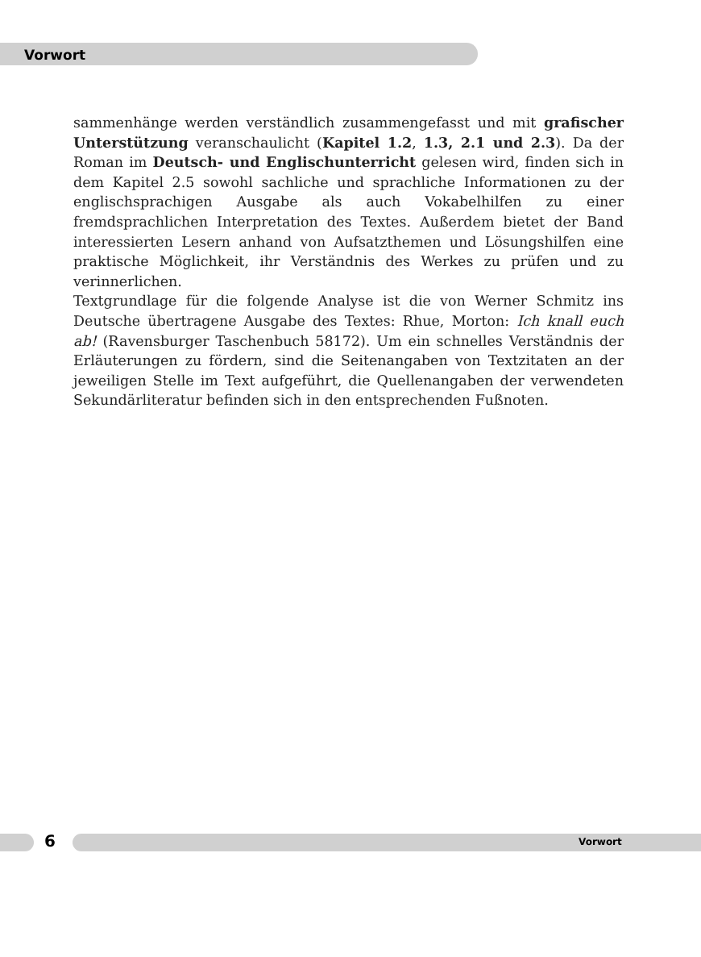Vorwort
sammenhänge werden verständlich zusammengefasst und mit grafischer Unterstützung veranschaulicht (Kapitel 1.2, 1.3, 2.1 und 2.3). Da der Roman im Deutsch- und Englisch­unterricht gelesen wird, finden sich in dem Kapitel 2.5 sowohl sachliche und sprachliche Informationen zu der englischsprachigen Ausgabe als auch Vokabelhilfen zu einer fremdsprachlichen Interpretation des Textes. Außerdem bietet der Band interessierten Lesern anhand von Aufsatzthemen und Lösungshilfen eine praktische Möglichkeit, ihr Verständnis des Werkes zu prüfen und zu verinnerlichen.
Textgrundlage für die folgende Analyse ist die von Werner Schmitz ins Deutsche übertragene Ausgabe des Textes: Rhue, Morton: Ich knall euch ab! (Ravensburger Taschenbuch 58172). Um ein schnelles Verständnis der Erläuterungen zu fördern, sind die Seitenangaben von Textzitaten an der jeweiligen Stelle im Text aufgeführt, die Quellenangaben der verwendeten Sekundärliteratur befinden sich in den entsprechenden Fußnoten.
6 Vorwort